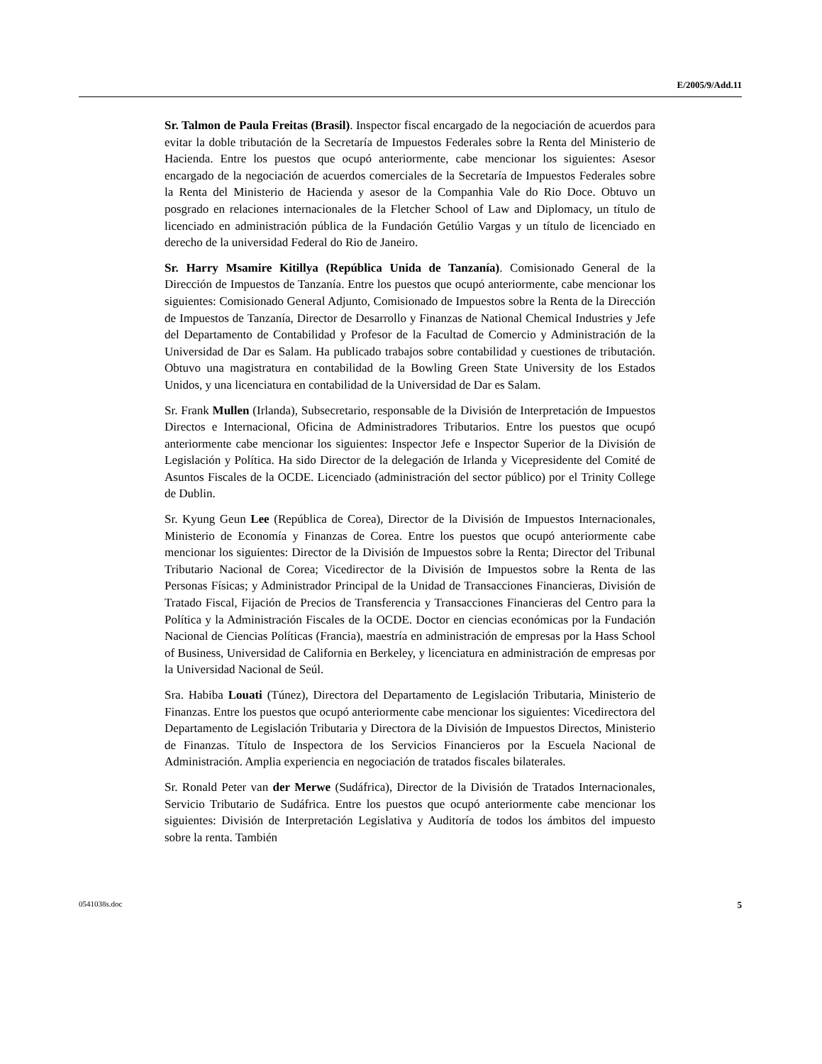E/2005/9/Add.11
Sr. Talmon de Paula Freitas (Brasil). Inspector fiscal encargado de la negociación de acuerdos para evitar la doble tributación de la Secretaría de Impuestos Federales sobre la Renta del Ministerio de Hacienda. Entre los puestos que ocupó anteriormente, cabe mencionar los siguientes: Asesor encargado de la negociación de acuerdos comerciales de la Secretaría de Impuestos Federales sobre la Renta del Ministerio de Hacienda y asesor de la Companhia Vale do Rio Doce. Obtuvo un posgrado en relaciones internacionales de la Fletcher School of Law and Diplomacy, un título de licenciado en administración pública de la Fundación Getúlio Vargas y un título de licenciado en derecho de la universidad Federal do Rio de Janeiro.
Sr. Harry Msamire Kitillya (República Unida de Tanzanía). Comisionado General de la Dirección de Impuestos de Tanzanía. Entre los puestos que ocupó anteriormente, cabe mencionar los siguientes: Comisionado General Adjunto, Comisionado de Impuestos sobre la Renta de la Dirección de Impuestos de Tanzanía, Director de Desarrollo y Finanzas de National Chemical Industries y Jefe del Departamento de Contabilidad y Profesor de la Facultad de Comercio y Administración de la Universidad de Dar es Salam. Ha publicado trabajos sobre contabilidad y cuestiones de tributación. Obtuvo una magistratura en contabilidad de la Bowling Green State University de los Estados Unidos, y una licenciatura en contabilidad de la Universidad de Dar es Salam.
Sr. Frank Mullen (Irlanda), Subsecretario, responsable de la División de Interpretación de Impuestos Directos e Internacional, Oficina de Administradores Tributarios. Entre los puestos que ocupó anteriormente cabe mencionar los siguientes: Inspector Jefe e Inspector Superior de la División de Legislación y Política. Ha sido Director de la delegación de Irlanda y Vicepresidente del Comité de Asuntos Fiscales de la OCDE. Licenciado (administración del sector público) por el Trinity College de Dublin.
Sr. Kyung Geun Lee (República de Corea), Director de la División de Impuestos Internacionales, Ministerio de Economía y Finanzas de Corea. Entre los puestos que ocupó anteriormente cabe mencionar los siguientes: Director de la División de Impuestos sobre la Renta; Director del Tribunal Tributario Nacional de Corea; Vicedirector de la División de Impuestos sobre la Renta de las Personas Físicas; y Administrador Principal de la Unidad de Transacciones Financieras, División de Tratado Fiscal, Fijación de Precios de Transferencia y Transacciones Financieras del Centro para la Política y la Administración Fiscales de la OCDE. Doctor en ciencias económicas por la Fundación Nacional de Ciencias Políticas (Francia), maestría en administración de empresas por la Hass School of Business, Universidad de California en Berkeley, y licenciatura en administración de empresas por la Universidad Nacional de Seúl.
Sra. Habiba Louati (Túnez), Directora del Departamento de Legislación Tributaria, Ministerio de Finanzas. Entre los puestos que ocupó anteriormente cabe mencionar los siguientes: Vicedirectora del Departamento de Legislación Tributaria y Directora de la División de Impuestos Directos, Ministerio de Finanzas. Título de Inspectora de los Servicios Financieros por la Escuela Nacional de Administración. Amplia experiencia en negociación de tratados fiscales bilaterales.
Sr. Ronald Peter van der Merwe (Sudáfrica), Director de la División de Tratados Internacionales, Servicio Tributario de Sudáfrica. Entre los puestos que ocupó anteriormente cabe mencionar los siguientes: División de Interpretación Legislativa y Auditoría de todos los ámbitos del impuesto sobre la renta. También
0541038s.doc 5